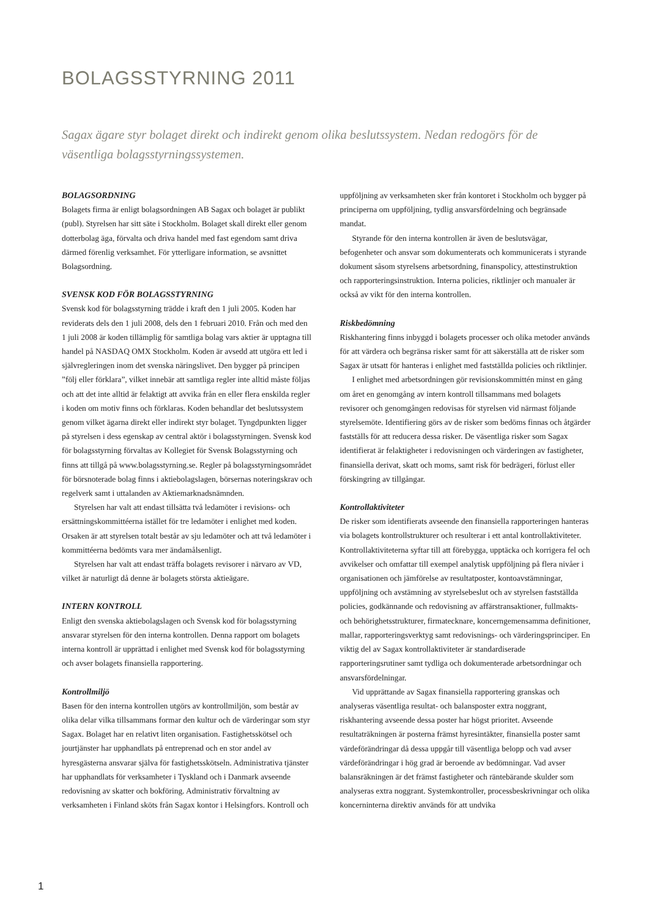BOLAGSSTYRNING 2011
Sagax ägare styr bolaget direkt och indirekt genom olika beslutssystem. Nedan redogörs för de väsentliga bolagsstyrningssystemen.
BOLAGSORDNING
Bolagets firma är enligt bolagsordningen AB Sagax och bolaget är publikt (publ). Styrelsen har sitt säte i Stockholm. Bolaget skall direkt eller genom dotterbolag äga, förvalta och driva handel med fast egendom samt driva därmed förenlig verksamhet. För ytterligare information, se avsnittet Bolagsordning.
SVENSK KOD FÖR BOLAGSSTYRNING
Svensk kod för bolagsstyrning trädde i kraft den 1 juli 2005. Koden har reviderats dels den 1 juli 2008, dels den 1 februari 2010. Från och med den 1 juli 2008 är koden tillämplig för samtliga bolag vars aktier är upptagna till handel på NASDAQ OMX Stockholm. Koden är avsedd att utgöra ett led i självregleringen inom det svenska näringslivet. Den bygger på principen ”följ eller förklara”, vilket innebär att samtliga regler inte alltid måste följas och att det inte alltid är felaktigt att avvika från en eller flera enskilda regler i koden om motiv finns och förklaras. Koden behandlar det beslutssystem genom vilket ägarna direkt eller indirekt styr bolaget. Tyngdpunkten ligger på styrelsen i dess egenskap av central aktör i bolagsstyrningen. Svensk kod för bolagsstyrning förvaltas av Kollegiet för Svensk Bolagsstyrning och finns att tillgå på www.bolagsstyrning.se. Regler på bolagsstyrningsområdet för börsnoterade bolag finns i aktiebolagslagen, börsernas noteringskrav och regelverk samt i uttalanden av Aktiemarknadsnämnden.
Styrelsen har valt att endast tillsätta två ledamöter i revisions- och ersättningskommittéerna istället för tre ledamöter i enlighet med koden. Orsaken är att styrelsen totalt består av sju ledamöter och att två ledamöter i kommittéerna bedömts vara mer ändamålsenligt.
Styrelsen har valt att endast träffa bolagets revisorer i närvaro av VD, vilket är naturligt då denne är bolagets största aktieägare.
INTERN KONTROLL
Enligt den svenska aktiebolagslagen och Svensk kod för bolagsstyrning ansvarar styrelsen för den interna kontrollen. Denna rapport om bolagets interna kontroll är upprättad i enlighet med Svensk kod för bolagsstyrning och avser bolagets finansiella rapportering.
Kontrollmiljö
Basen för den interna kontrollen utgörs av kontrollmiljön, som består av olika delar vilka tillsammans formar den kultur och de värderingar som styr Sagax. Bolaget har en relativt liten organisation. Fastighetsskötsel och jourtjänster har upphandlats på entreprenad och en stor andel av hyresgästerna ansvarar själva för fastighetsskötseln. Administrativa tjänster har upphandlats för verksamheter i Tyskland och i Danmark avseende redovisning av skatter och bokföring. Administrativ förvaltning av verksamheten i Finland sköts från Sagax kontor i Helsingfors. Kontroll och uppföljning av verksamheten sker från kontoret i Stockholm och bygger på principerna om uppföljning, tydlig ansvarsfördelning och begränsade mandat.
Styrande för den interna kontrollen är även de beslutsvägar, befogenheter och ansvar som dokumenterats och kommunicerats i styrande dokument såsom styrelsens arbetsordning, finanspolicy, attestinstruktion och rapporteringsinstruktion. Interna policies, riktlinjer och manualer är också av vikt för den interna kontrollen.
Riskbedömning
Riskhantering finns inbyggd i bolagets processer och olika metoder används för att värdera och begränsa risker samt för att säkerställa att de risker som Sagax är utsatt för hanteras i enlighet med fastställda policies och riktlinjer.
I enlighet med arbetsordningen gör revisionskommittén minst en gång om året en genomgång av intern kontroll tillsammans med bolagets revisorer och genomgången redovisas för styrelsen vid närmast följande styrelsemöte. Identifiering görs av de risker som bedöms finnas och åtgärder fastställs för att reducera dessa risker. De väsentliga risker som Sagax identifierat är felaktigheter i redovisningen och värderingen av fastigheter, finansiella derivat, skatt och moms, samt risk för bedrägeri, förlust eller förskingring av tillgångar.
Kontrollaktiviteter
De risker som identifierats avseende den finansiella rapporteringen hanteras via bolagets kontrollstrukturer och resulterar i ett antal kontrollaktiviteter. Kontrollaktiviteterna syftar till att förebygga, upptäcka och korrigera fel och avvikelser och omfattar till exempel analytisk uppföljning på flera nivåer i organisationen och jämförelse av resultatposter, kontoavstämningar, uppföljning och avstämning av styrelsebeslut och av styrelsen fastställda policies, godkännande och redovisning av affärstransaktioner, fullmakts- och behörighetsstrukturer, firmatecknare, koncerngemensamma definitioner, mallar, rapporteringsverktyg samt redovisnings- och värderingsprinciper. En viktig del av Sagax kontrollaktiviteter är standardiserade rapporteringsrutiner samt tydliga och dokumenterade arbetsordningar och ansvarsfördelningar.
Vid upprättande av Sagax finansiella rapportering granskas och analyseras väsentliga resultat- och balansposter extra noggrant, riskhantering avseende dessa poster har högst prioritet. Avseende resultaträkningen är posterna främst hyresintäkter, finansiella poster samt värdeförändringar då dessa uppgår till väsentliga belopp och vad avser värdeförändringar i hög grad är beroende av bedömningar. Vad avser balansräkningen är det främst fastigheter och räntebärande skulder som analyseras extra noggrant. Systemkontroller, processbeskrivningar och olika koncerninterna direktiv används för att undvika
1